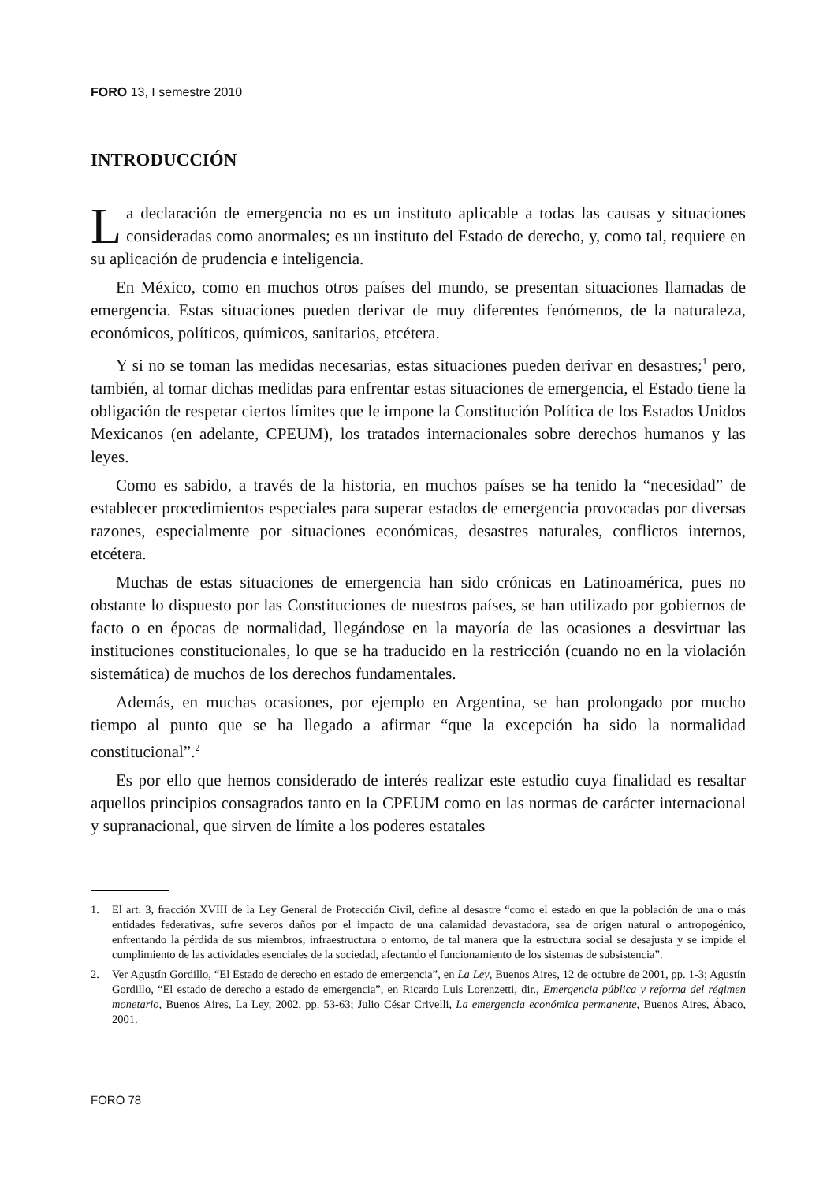FORO 13, I semestre 2010
INTRODUCCIÓN
La declaración de emergencia no es un instituto aplicable a todas las causas y situaciones consideradas como anormales; es un instituto del Estado de derecho, y, como tal, requiere en su aplicación de prudencia e inteligencia.
En México, como en muchos otros países del mundo, se presentan situaciones llamadas de emergencia. Estas situaciones pueden derivar de muy diferentes fenómenos, de la naturaleza, económicos, políticos, químicos, sanitarios, etcétera.
Y si no se toman las medidas necesarias, estas situaciones pueden derivar en desastres;<sup>1</sup> pero, también, al tomar dichas medidas para enfrentar estas situaciones de emergencia, el Estado tiene la obligación de respetar ciertos límites que le impone la Constitución Política de los Estados Unidos Mexicanos (en adelante, CPEUM), los tratados internacionales sobre derechos humanos y las leyes.
Como es sabido, a través de la historia, en muchos países se ha tenido la “necesidad” de establecer procedimientos especiales para superar estados de emergencia provocadas por diversas razones, especialmente por situaciones económicas, desastres naturales, conflictos internos, etcétera.
Muchas de estas situaciones de emergencia han sido crónicas en Latinoamérica, pues no obstante lo dispuesto por las Constituciones de nuestros países, se han utilizado por gobiernos de facto o en épocas de normalidad, llegándose en la mayoría de las ocasiones a desvirtuar las instituciones constitucionales, lo que se ha traducido en la restricción (cuando no en la violación sistemática) de muchos de los derechos fundamentales.
Además, en muchas ocasiones, por ejemplo en Argentina, se han prolongado por mucho tiempo al punto que se ha llegado a afirmar “que la excepción ha sido la normalidad constitucional”.<sup>2</sup>
Es por ello que hemos considerado de interés realizar este estudio cuya finalidad es resaltar aquellos principios consagrados tanto en la CPEUM como en las normas de carácter internacional y supranacional, que sirven de límite a los poderes estatales
1. El art. 3, fracción XVIII de la Ley General de Protección Civil, define al desastre “como el estado en que la población de una o más entidades federativas, sufre severos daños por el impacto de una calamidad devastadora, sea de origen natural o antropogénico, enfrentando la pérdida de sus miembros, infraestructura o entorno, de tal manera que la estructura social se desajusta y se impide el cumplimiento de las actividades esenciales de la sociedad, afectando el funcionamiento de los sistemas de subsistencia”.
2. Ver Agustín Gordillo, “El Estado de derecho en estado de emergencia”, en La Ley, Buenos Aires, 12 de octubre de 2001, pp. 1-3; Agustín Gordillo, “El estado de derecho a estado de emergencia”, en Ricardo Luis Lorenzetti, dir., Emergencia pública y reforma del régimen monetario, Buenos Aires, La Ley, 2002, pp. 53-63; Julio César Crivelli, La emergencia económica permanente, Buenos Aires, Ábaco, 2001.
FORO 78